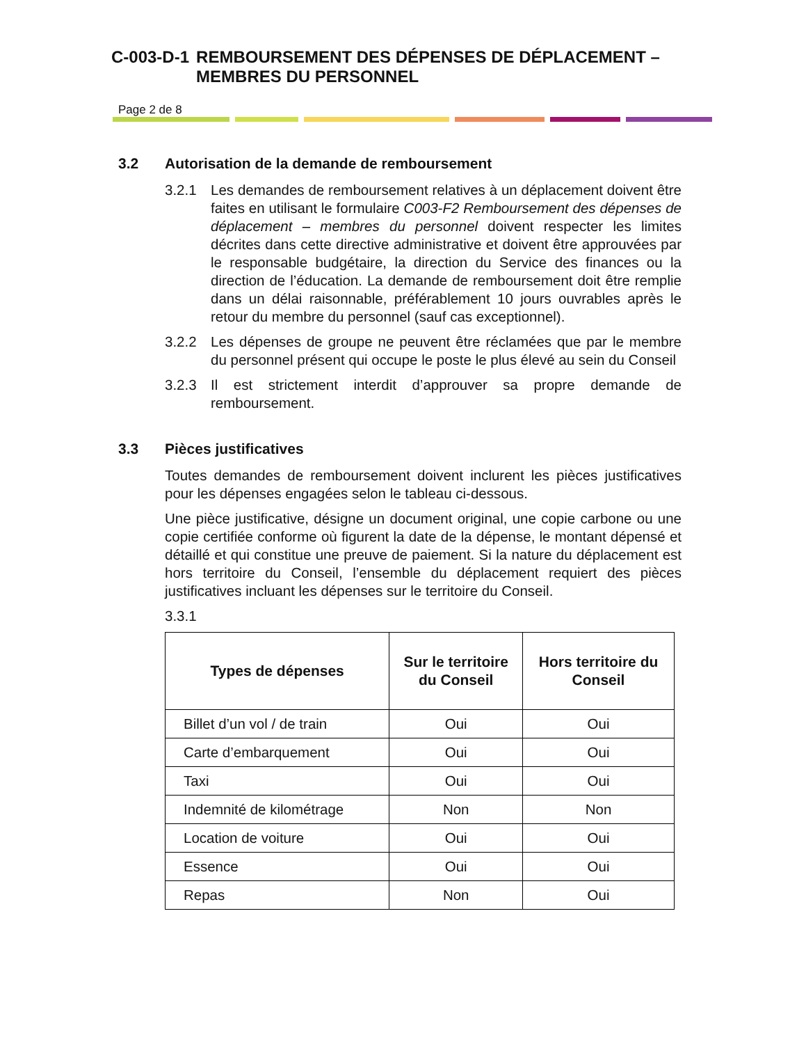C-003-D-1 REMBOURSEMENT DES DÉPENSES DE DÉPLACEMENT – MEMBRES DU PERSONNEL
Page 2 de 8
3.2 Autorisation de la demande de remboursement
3.2.1 Les demandes de remboursement relatives à un déplacement doivent être faites en utilisant le formulaire C003-F2 Remboursement des dépenses de déplacement – membres du personnel doivent respecter les limites décrites dans cette directive administrative et doivent être approuvées par le responsable budgétaire, la direction du Service des finances ou la direction de l’éducation. La demande de remboursement doit être remplie dans un délai raisonnable, préférablement 10 jours ouvrables après le retour du membre du personnel (sauf cas exceptionnel).
3.2.2 Les dépenses de groupe ne peuvent être réclamées que par le membre du personnel présent qui occupe le poste le plus élevé au sein du Conseil
3.2.3 Il est strictement interdit d’approuver sa propre demande de remboursement.
3.3 Pièces justificatives
Toutes demandes de remboursement doivent inclurent les pièces justificatives pour les dépenses engagées selon le tableau ci-dessous.
Une pièce justificative, désigne un document original, une copie carbone ou une copie certifiée conforme où figurent la date de la dépense, le montant dépensé et détaillé et qui constitue une preuve de paiement. Si la nature du déplacement est hors territoire du Conseil, l’ensemble du déplacement requiert des pièces justificatives incluant les dépenses sur le territoire du Conseil.
3.3.1
| Types de dépenses | Sur le territoire du Conseil | Hors territoire du Conseil |
| --- | --- | --- |
| Billet d’un vol / de train | Oui | Oui |
| Carte d’embarquement | Oui | Oui |
| Taxi | Oui | Oui |
| Indemnité de kilométrage | Non | Non |
| Location de voiture | Oui | Oui |
| Essence | Oui | Oui |
| Repas | Non | Oui |